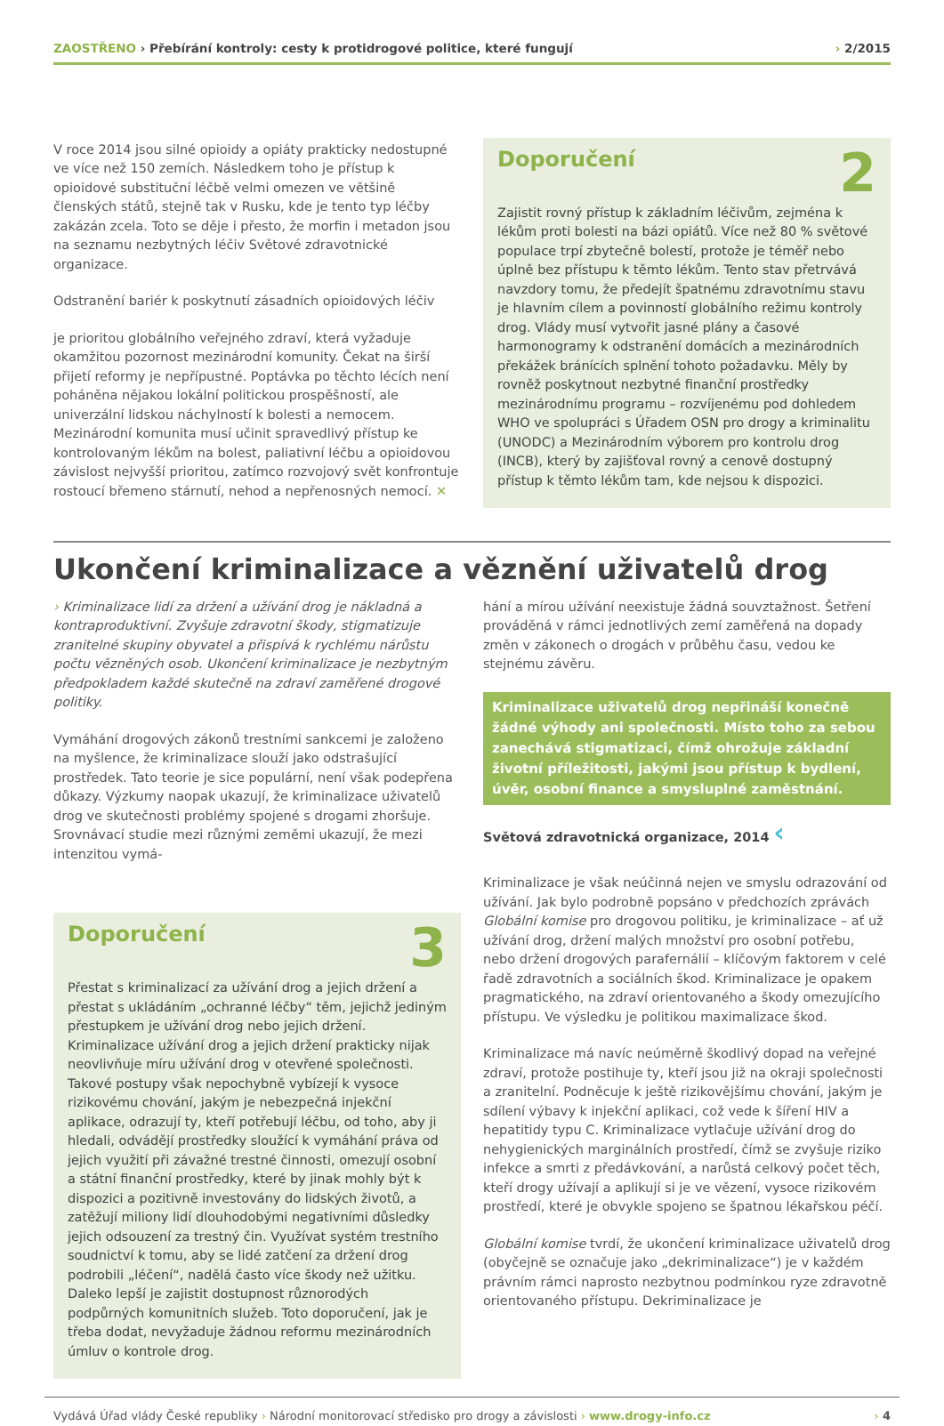ZAOSTŘENO › Přebírání kontroly: cesty k protidrogové politice, které fungují
› 2/2015
V roce 2014 jsou silné opioidy a opiáty prakticky nedostupné ve více než 150 zemích. Následkem toho je přístup k opioidové substituční léčbě velmi omezen ve většině členských států, stejně tak v Rusku, kde je tento typ léčby zakázán zcela. Toto se děje i přesto, že morfin i metadon jsou na seznamu nezbytných léčiv Světové zdravotnické organizace.
Odstranění bariér k poskytnutí zásadních opioidových léčiv
je prioritou globálního veřejného zdraví, která vyžaduje okamžitou pozornost mezinárodní komunity. Čekat na širší přijetí reformy je nepřípustné. Poptávka po těchto lécích není poháněna nějakou lokální politickou prospěšností, ale univerzální lidskou náchylností k bolesti a nemocem. Mezinárodní komunita musí učinit spravedlivý přístup ke kontrolovaným lékům na bolest, paliativní léčbu a opioidovou závislost nejvyšší prioritou, zatímco rozvojový svět konfrontuje rostoucí břemeno stárnutí, nehod a nepřenosných nemocí. ✕
Doporučení 2
Zajistit rovný přístup k základním léčivům, zejména k lékům proti bolesti na bázi opiátů. Více než 80 % světové populace trpí zbytečně bolestí, protože je téměř nebo úplně bez přístupu k těmto lékům. Tento stav přetrvává navzdory tomu, že předejít špatnému zdravotnímu stavu je hlavním cílem a povinností globálního režimu kontroly drog. Vlády musí vytvořit jasné plány a časové harmonogramy k odstranění domácích a mezinárodních překážek bránících splnění tohoto požadavku. Měly by rovněž poskytnout nezbytné finanční prostředky mezinárodnímu programu – rozvíjenému pod dohledem WHO ve spolupráci s Úřadem OSN pro drogy a kriminalitu (UNODC) a Mezinárodním výborem pro kontrolu drog (INCB), který by zajišťoval rovný a cenově dostupný přístup k těmto lékům tam, kde nejsou k dispozici.
Ukončení kriminalizace a věznění uživatelů drog
› Kriminalizace lidí za držení a užívání drog je nákladná a kontraproduktivní. Zvyšuje zdravotní škody, stigmatizuje zranitelné skupiny obyvatel a přispívá k rychlému nárůstu počtu vězněných osob. Ukončení kriminalizace je nezbytným předpokladem každé skutečně na zdraví zaměřené drogové politiky.
Vymáhání drogových zákonů trestními sankcemi je založeno na myšlence, že kriminalizace slouží jako odstrašující prostředek. Tato teorie je sice populární, není však podepřena důkazy. Výzkumy naopak ukazují, že kriminalizace uživatelů drog ve skutečnosti problémy spojené s drogami zhoršuje. Srovnávací studie mezi různými zeměmi ukazují, že mezi intenzitou vymá-
Doporučení 3
Přestat s kriminalizací za užívání drog a jejich držení a přestat s ukládáním „ochranné léčby“ těm, jejichž jediným přestupkem je užívání drog nebo jejich držení. Kriminalizace užívání drog a jejich držení prakticky nijak neovlivňuje míru užívání drog v otevřené společnosti. Takové postupy však nepochybně vybízejí k vysoce rizikovému chování, jakým je nebezpečná injekční aplikace, odrazují ty, kteří potřebují léčbu, od toho, aby ji hledali, odvádějí prostředky sloužící k vymáhání práva od jejich využití při závažné trestné činnosti, omezují osobní a státní finanční prostředky, které by jinak mohly být k dispozici a pozitivně investovány do lidských životů, a zatěžují miliony lidí dlouhodobými negativními důsledky jejich odsouzení za trestný čin. Využívat systém trestního soudnictví k tomu, aby se lidé zatčení za držení drog podrobili „léčení“, nadělá často více škody než užitku. Daleko lepší je zajistit dostupnost různorodých podpůrných komunitních služeb. Toto doporučení, jak je třeba dodat, nevyžaduje žádnou reformu mezinárodních úmluv o kontrole drog.
hání a mírou užívání neexistuje žádná souvztažnost. Šetření prováděná v rámci jednotlivých zemí zaměřená na dopady změn v zákonech o drogách v průběhu času, vedou ke stejnému závěru.
Kriminalizace uživatelů drog nepřináší konečně žádné výhody ani společnosti. Místo toho za sebou zanechává stigmatizaci, čímž ohrožuje základní životní příležitosti, jakými jsou přístup k bydlení, úvěr, osobní finance a smysluplné zaměstnání.
Světová zdravotnická organizace, 2014 ‹
Kriminalizace je však neúčinná nejen ve smyslu odrazování od užívání. Jak bylo podrobně popsáno v předchozích zprávách Globální komise pro drogovou politiku, je kriminalizace – ať už užívání drog, držení malých množství pro osobní potřebu, nebo držení drogových parafernálií – klíčovým faktorem v celé řadě zdravotních a sociálních škod. Kriminalizace je opakem pragmatického, na zdraví orientovaného a škody omezujícího přístupu. Ve výsledku je politikou maximalizace škod.
Kriminalizace má navíc neúměrně škodlivý dopad na veřejné zdraví, protože postihuje ty, kteří jsou již na okraji společnosti a zranitelní. Podněcuje k ještě rizikovějšímu chování, jakým je sdílení výbavy k injekční aplikaci, což vede k šíření HIV a hepatitidy typu C. Kriminalizace vytlačuje užívání drog do nehygienických marginálních prostředí, čímž se zvyšuje riziko infekce a smrti z předávkování, a narůstá celkový počet těch, kteří drogy užívají a aplikují si je ve vězení, vysoce rizikovém prostředí, které je obvykle spojeno se špatnou lékařskou péčí.
Globální komise tvrdí, že ukončení kriminalizace uživatelů drog (obyčejně se označuje jako „dekriminalizace“) je v každém právním rámci naprosto nezbytnou podmínkou ryze zdravotně orientovaného přístupu. Dekriminalizace je
Vydává Úřad vlády České republiky › Národní monitorovací středisko pro drogy a závislosti › www.drogy-info.cz
› 4